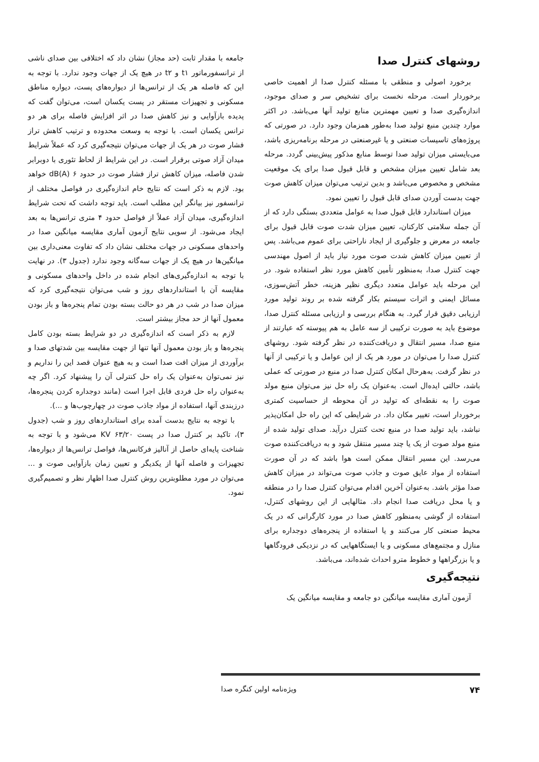روشهای کنترل صدا
برخورد اصولی و منطقی با مسئله کنترل صدا از اهمیت خاصی برخوردار است. مرحله نخست برای تشخیص سر و صدای موجود، اندازه‌گیری صدا و تعیین مهمترین منابع تولید آنها می‌باشد. در اکثر موارد چندین منبع تولید صدا به‌طور همزمان وجود دارد. در صورتی که پروژه‌های تاسیسات صنعتی و یا غیرصنعتی در مرحله برنامه‌ریزی باشد، می‌بایستی میزان تولید صدا توسط منابع مذکور پیش‌بینی گردد. مرحله بعد شامل تعیین میزان مشخص و قابل قبول صدا برای یک موقعیت مشخص و مخصوص می‌باشد و بدین ترتیب می‌توان میزان کاهش صوت جهت بدست آوردن صدای قابل قبول را تعیین نمود.
میزان استاندارد قابل قبول صدا به عوامل متعددی بستگی دارد که از آن جمله سلامتی کارکنان، تعیین میزان شدت صوت قابل قبول برای جامعه در معرض و جلوگیری از ایجاد ناراحتی برای عموم می‌باشد. پس از تعیین میزان کاهش شدت صوت مورد نیاز باید از اصول مهندسی جهت کنترل صدا، به‌منظور تأمین کاهش مورد نظر استفاده شود. در این مرحله باید عوامل متعدد دیگری نظیر هزینه، خطر آتش‌سوزی، مسائل ایمنی و اثرات سیستم بکار گرفته شده بر روند تولید مورد ارزیابی دقیق قرار گیرد. به هنگام بررسی و ارزیابی مسئله کنترل صدا، موضوع باید به صورت ترکیبی از سه عامل به هم پیوسته که عبارتند از منبع صدا، مسیر انتقال و دریافت‌کننده در نظر گرفته شود. روشهای کنترل صدا را می‌توان در مورد هر یک از این عوامل و یا ترکیبی از آنها در نظر گرفت. به‌هرحال امکان کنترل صدا در منبع در صورتی که عملی باشد، حالتی ایده‌ال است. به‌عنوان یک راه حل نیز می‌توان منبع مولد صوت را به نقطه‌ای که تولید در آن محوطه از حساسیت کمتری برخوردار است، تغییر مکان داد. در شرایطی که این راه حل امکان‌پذیر نباشد، باید تولید صدا در منبع تحت کنترل درآید. صدای تولید شده از منبع مولد صوت از یک یا چند مسیر منتقل شود و به دریافت‌کننده صوت می‌رسد. این مسیر انتقال ممکن است هوا باشد که در آن صورت استفاده از مواد عایق صوت و جاذب صوت می‌تواند در میزان کاهش صدا مؤثر باشد. به‌عنوان آخرین اقدام می‌توان کنترل صدا را در منطقه و یا محل دریافت صدا انجام داد. مثالهایی از این روشهای کنترل، استفاده از گوشی به‌منظور کاهش صدا در مورد کارگرانی که در یک محیط صنعتی کار می‌کنند و یا استفاده از پنجره‌های دوجداره برای منازل و مجتمع‌های مسکونی و یا ایستگاههایی که در نزدیکی فرودگاهها و یا بزرگراهها و خطوط مترو احداث شده‌اند، می‌باشد.
نتیجه‌گیری
آزمون آماری مقایسه میانگین دو جامعه و مقایسه میانگین یک
جامعه با مقدار ثابت (حد مجاز) نشان داد که اختلافی بین صدای ناشی از ترانسفورماتور t۱ و t۲ در هیچ یک از جهات وجود ندارد. با توجه به این که فاصله هر یک از ترانس‌ها از دیواره‌های پست، دیواره مناطق مسکونی و تجهیزات مستقر در پست یکسان است، می‌توان گفت که پدیده بازآوایی و نیز کاهش صدا در اثر افزایش فاصله برای هر دو ترانس یکسان است. با توجه به وسعت محدوده و ترتیب کاهش تراز فشار صوت در هر یک از جهات می‌توان نتیجه‌گیری کرد که عملاً شرایط میدان آزاد صوتی برقرار است. در این شرایط از لحاظ تئوری با دوبرابر شدن فاصله، میزان کاهش تراز فشار صوت در حدود dB(A) ۶ خواهد بود. لازم به ذکر است که نتایج خام اندازه‌گیری در فواصل مختلف از ترانسفور نیز بیانگر این مطلب است. باید توجه داشت که تحت شرایط اندازه‌گیری، میدان آزاد عملاً از فواصل حدود ۴ متری ترانس‌ها به بعد ایجاد می‌شود. از سویی نتایج آزمون آماری مقایسه میانگین صدا در واحدهای مسکونی در جهات مختلف نشان داد که تفاوت معنی‌داری بین میانگین‌ها در هیچ یک از جهات سه‌گانه وجود ندارد (جدول ۳). در نهایت با توجه به اندازه‌گیری‌های انجام شده در داخل واحدهای مسکونی و مقایسه آن با استانداردهای روز و شب می‌توان نتیجه‌گیری کرد که میزان صدا در شب در هر دو حالت بسته بودن تمام پنجره‌ها و باز بودن معمول آنها از حد مجاز بیشتر است.
لازم به ذکر است که اندازه‌گیری در دو شرایط بسته بودن کامل پنجره‌ها و باز بودن معمول آنها تنها از جهت مقایسه بین شدتهای صدا و برآوردی از میزان افت صدا است و به هیچ عنوان قصد این را نداریم و نیز نمی‌توان به‌عنوان یک راه حل کنترلی آن را پیشنهاد کرد. اگر چه به‌عنوان راه حل فردی قابل اجرا است (مانند دوجداره کردن پنجره‌ها، درزبندی آنها، استفاده از مواد جاذب صوت در چهارچوب‌ها و ...).
با توجه به نتایج بدست آمده برای استانداردهای روز و شب (جدول ۳)، تاکید بر کنترل صدا در پست ۶۳/۲۰ KV می‌شود و با توجه به شناخت پایه‌ای حاصل از آنالیز فرکانس‌ها، فواصل ترانس‌ها از دیواره‌ها، تجهیزات و فاصله آنها از یکدیگر و تعیین زمان بازآوایی صوت و ... می‌توان در مورد مطلوبترین روش کنترل صدا اظهار نظر و تصمیم‌گیری نمود.
۷۴ ویژه‌نامه اولین کنگره صدا